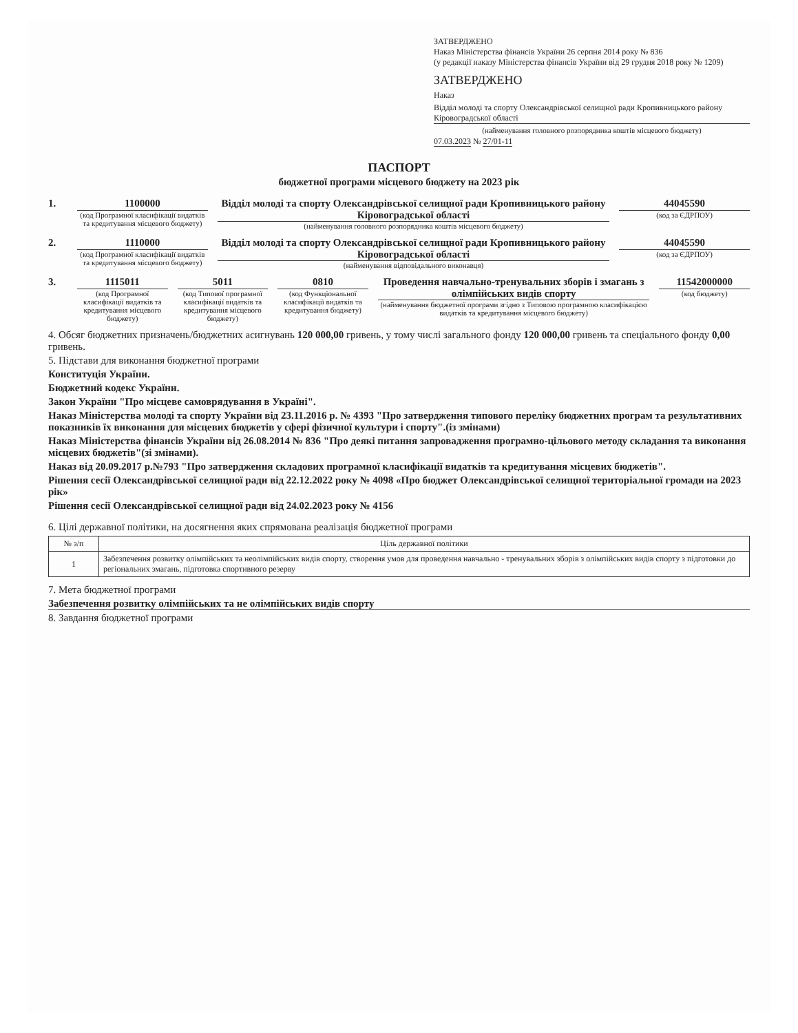ЗАТВЕРДЖЕНО
Наказ Міністерства фінансів України 26 серпня 2014 року № 836
(у редакції наказу Міністерства фінансів України від 29 грудня 2018 року № 1209)
ЗАТВЕРДЖЕНО
Наказ
Відділ молоді та спорту Олександрівської селищної ради Кропивницького району Кіровоградської області
(найменування головного розпорядника коштів місцевого бюджету)
07.03.2023 № 27/01-11
ПАСПОРТ
бюджетної програми місцевого бюджету на 2023 рік
1. 1100000
(код Програмної класифікації видатків та кредитування місцевого бюджету)
Відділ молоді та спорту Олександрівської селищної ради Кропивницького району Кіровоградської області
(найменування головного розпорядника коштів місцевого бюджету)
44045590
(код за ЄДРПОУ)
2. 1110000
(код Програмної класифікації видатків та кредитування місцевого бюджету)
Відділ молоді та спорту Олександрівської селищної ради Кропивницького району Кіровоградської області
(найменування відповідального виконавця)
44045590
(код за ЄДРПОУ)
3. 1115011
(код Програмної класифікації видатків та кредитування місцевого бюджету)
5011
(код Типової програмної класифікації видатків та кредитування місцевого бюджету)
0810
(код Функціональної класифікації видатків та кредитування бюджету)
Проведення навчально-тренувальних зборів і змагань з олімпійських видів спорту
(найменування бюджетної програми згідно з Типовою програмною класифікацією видатків та кредитування місцевого бюджету)
11542000000
(код бюджету)
4. Обсяг бюджетних призначень/бюджетних асигнувань 120 000,00 гривень, у тому числі загального фонду 120 000,00 гривень та спеціального фонду 0,00 гривень.
5. Підстави для виконання бюджетної програми
Конституція України.
Бюджетний кодекс України.
Закон України "Про місцеве самоврядування в Україні".
Наказ Міністерства молоді та спорту України від 23.11.2016 р. № 4393 "Про затвердження типового переліку бюджетних програм та результативних показників їх виконання для місцевих бюджетів у сфері фізичної культури і спорту".(із змінами)
Наказ Міністерства фінансів України від 26.08.2014 № 836 "Про деякі питання запровадження програмно-цільового методу складання та виконання місцевих бюджетів"(зі змінами).
Наказ від 20.09.2017 р.№793 "Про затвердження складових програмної класифікації видатків та кредитування місцевих бюджетів".
Рішення сесії Олександрівської селищної ради від 22.12.2022 року № 4098 «Про бюджет Олександрівської селищної територіальної громади на 2023 рік»
Рішення сесії Олександрівської селищної ради від 24.02.2023 року № 4156
6. Цілі державної політики, на досягнення яких спрямована реалізація бюджетної програми
| № з/п | Ціль державної політики |
| --- | --- |
| 1 | Забезпечення розвитку олімпійських та неолімпійських видів спорту, створення умов для проведення навчально - тренувальних зборів з олімпійських видів спорту з підготовки до регіональних змагань, підготовка спортивного резерву |
7. Мета бюджетної програми
Забезпечення розвитку олімпійських та не олімпійських видів спорту
8. Завдання бюджетної програми